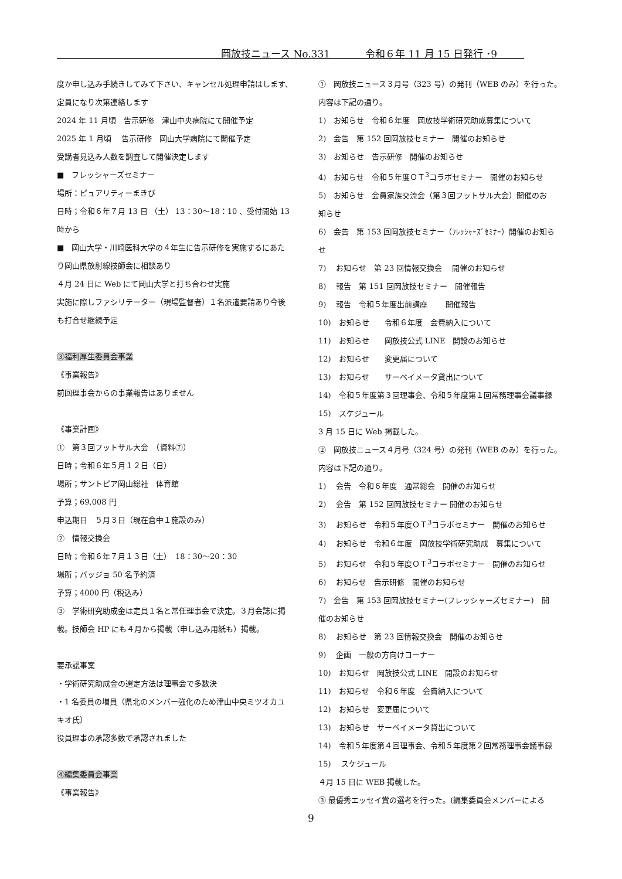岡放技ニュース No.331 令和６年 11 月 15 日発行 ･9
度か申し込み手続きしてみて下さい、キャンセル処理申請はします、
定員になり次第連絡します
2024 年 11 月頃　告示研修　津山中央病院にて開催予定
2025 年 1 月頃　 告示研修　岡山大学病院にて開催予定
受講者見込み人数を調査して開催決定します
■　フレッシャーズセミナー
場所：ピュアリティーまきび
日時；令和６年７月 13 日 （土） 13：30～18：10 、受付開始 13
時から
■　岡山大学・川崎医科大学の４年生に告示研修を実施するにあた
り岡山県放射線技師会に相談あり
４月 24 日に Web にて岡山大学と打ち合わせ実施
実施に際しファシリテーター（現場監督者）１名派遣要請あり今後
も打合せ継続予定
③福利厚生委員会事業
《事業報告》
前回理事会からの事業報告はありません
《事業計画》
①　第３回フットサル大会　（資料⑦）
日時；令和６年５月１２日（日）
場所；サントピア岡山総社　体育館
予算；69,008 円
申込期日　５月３日（現在倉中１施設のみ）
②　情報交換会
日時；令和６年７月１３日（土）　18：30～20：30
場所；バッジョ 50 名予約済
予算；4000 円（税込み）
③　学術研究助成金は定員１名と常任理事会で決定。３月会誌に掲
載。技師会 HP にも４月から掲載（申し込み用紙も）掲載。
要承認事案
・学術研究助成金の選定方法は理事会で多数決
・1 名委員の増員（県北のメンバー強化のため津山中央ミツオカユ
キオ氏）
役員理事の承認多数で承認されました
④編集委員会事業
《事業報告》
①　岡放技ニュース３月号（323 号）の発刊（WEB のみ）を行った。
内容は下記の通り。
1)　お知らせ　令和６年度　岡放技学術研究助成募集について
2)　会告　第 152 回岡放技セミナー　開催のお知らせ
3)　お知らせ　告示研修　開催のお知らせ
4)　お知らせ　令和５年度ＯＴ<sup>3</sup>コラボセミナー　開催のお知らせ
5)　お知らせ　会員家族交流会（第３回フットサル大会）開催のお
知らせ
6)　会告　第 153 回岡放技セミナー（ﾌﾚｯｼｬｰｽﾞｾﾐﾅｰ）開催のお知ら
せ
7)　 お知らせ　第 23 回情報交換会　 開催のお知らせ
8)　 報告　第 151 回岡放技セミナー　開催報告
9)　 報告　令和５年度出前講座　　 開催報告
10)　お知らせ　　令和６年度　会費納入について
11)　お知らせ　　岡放技公式 LINE　開設のお知らせ
12)　お知らせ　　変更届について
13)　お知らせ　　サーベイメータ貸出について
14)　令和５年度第３回理事会、令和５年度第１回常務理事会議事録
15)　スケジュール
3 月 15 日に Web 掲載した。
②　岡放技ニュース４月号（324 号）の発刊（WEB のみ）を行った。
内容は下記の通り。
1)　 会告　令和６年度　通常総会　開催のお知らせ
2)　 会告　第 152 回岡放技セミナー 開催のお知らせ
3)　 お知らせ　令和５年度ＯＴ<sup>3</sup>コラボセミナー　開催のお知らせ
4)　 お知らせ　令和６年度　岡放技学術研究助成　募集について
5)　 お知らせ　令和５年度ＯＴ<sup>3</sup>コラボセミナー　開催のお知らせ
6)　 お知らせ　告示研修　開催のお知らせ
7)　会告　第 153 回岡放技セミナー(フレッシャーズセミナー)　開
催のお知らせ
8)　 お知らせ　第 23 回情報交換会　開催のお知らせ
9)　 企画　一般の方向けコーナー
10)　お知らせ　岡放技公式 LINE　開設のお知らせ
11)　お知らせ　令和６年度　会費納入について
12)　お知らせ　変更届について
13)　お知らせ　サーベイメータ貸出について
14)　令和５年度第４回理事会、令和５年度第２回常務理事会議事録
15)　 スケジュール
４月 15 日に WEB 掲載した。
③ 最優秀エッセイ賞の選考を行った。(編集委員会メンバーによる
9